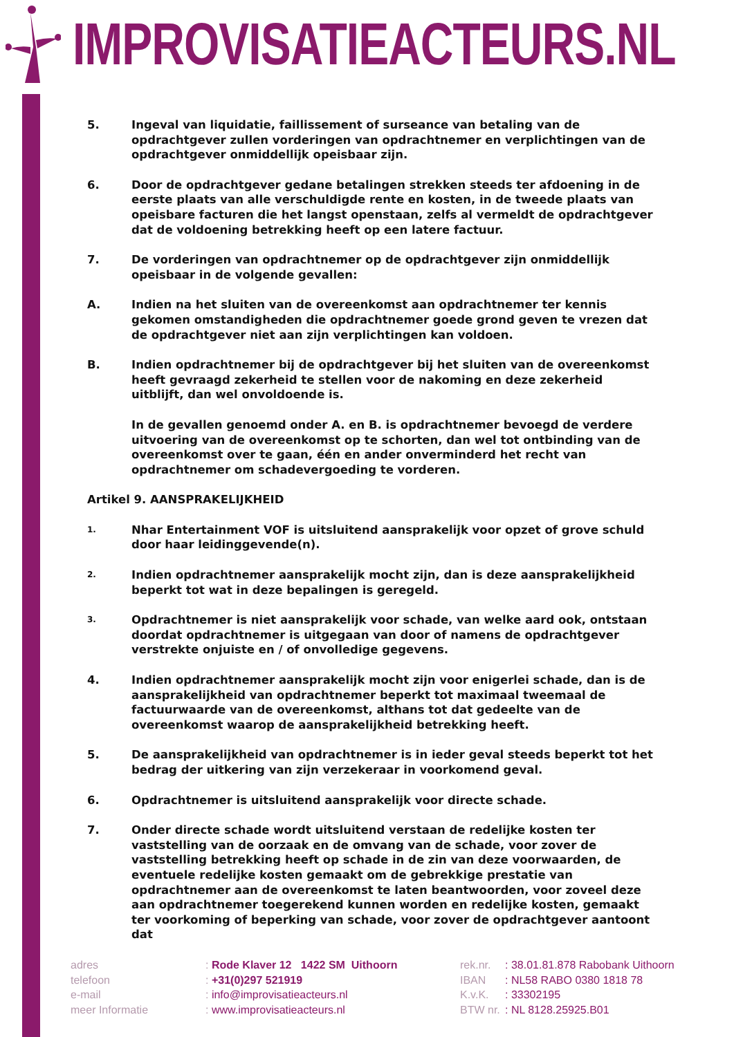IMPROVISATIEACTEURS.NL
5. Ingeval van liquidatie, faillissement of surseance van betaling van de opdrachtgever zullen vorderingen van opdrachtnemer en verplichtingen van de opdrachtgever onmiddellijk opeisbaar zijn.
6. Door de opdrachtgever gedane betalingen strekken steeds ter afdoening in de eerste plaats van alle verschuldigde rente en kosten, in de tweede plaats van opeisbare facturen die het langst openstaan, zelfs al vermeldt de opdrachtgever dat de voldoening betrekking heeft op een latere factuur.
7. De vorderingen van opdrachtnemer op de opdrachtgever zijn onmiddellijk opeisbaar in de volgende gevallen:
A. Indien na het sluiten van de overeenkomst aan opdrachtnemer ter kennis gekomen omstandigheden die opdrachtnemer goede grond geven te vrezen dat de opdrachtgever niet aan zijn verplichtingen kan voldoen.
B. Indien opdrachtnemer bij de opdrachtgever bij het sluiten van de overeenkomst heeft gevraagd zekerheid te stellen voor de nakoming en deze zekerheid uitblijft, dan wel onvoldoende is.
In de gevallen genoemd onder A. en B. is opdrachtnemer bevoegd de verdere uitvoering van de overeenkomst op te schorten, dan wel tot ontbinding van de overeenkomst over te gaan, één en ander onverminderd het recht van opdrachtnemer om schadevergoeding te vorderen.
Artikel 9. AANSPRAKELIJKHEID
1.
Nhar Entertainment VOF is uitsluitend aansprakelijk voor opzet of grove schuld door haar leidinggevende(n).
2.
Indien opdrachtnemer aansprakelijk mocht zijn, dan is deze aansprakelijkheid beperkt tot wat in deze bepalingen is geregeld.
3.
Opdrachtnemer is niet aansprakelijk voor schade, van welke aard ook, ontstaan doordat opdrachtnemer is uitgegaan van door of namens de opdrachtgever verstrekte onjuiste en / of onvolledige gegevens.
4. Indien opdrachtnemer aansprakelijk mocht zijn voor enigerlei schade, dan is de aansprakelijkheid van opdrachtnemer beperkt tot maximaal tweemaal de factuurwaarde van de overeenkomst, althans tot dat gedeelte van de overeenkomst waarop de aansprakelijkheid betrekking heeft.
5. De aansprakelijkheid van opdrachtnemer is in ieder geval steeds beperkt tot het bedrag der uitkering van zijn verzekeraar in voorkomend geval.
6. Opdrachtnemer is uitsluitend aansprakelijk voor directe schade.
7. Onder directe schade wordt uitsluitend verstaan de redelijke kosten ter vaststelling van de oorzaak en de omvang van de schade, voor zover de vaststelling betrekking heeft op schade in de zin van deze voorwaarden, de eventuele redelijke kosten gemaakt om de gebrekkige prestatie van opdrachtnemer aan de overeenkomst te laten beantwoorden, voor zoveel deze aan opdrachtnemer toegerekend kunnen worden en redelijke kosten, gemaakt ter voorkoming of beperking van schade, voor zover de opdrachtgever aantoont dat
adres
telefoon
e-mail
meer Informatie
: Rode Klaver 12 1422 SM Uithoorn
: +31(0)297 521919
: info@improvisatieacteurs.nl
: www.improvisatieacteurs.nl
rek.nr.
IBAN
K.v.K.
BTW nr.
: 38.01.81.878 Rabobank Uithoorn
: NL58 RABO 0380 1818 78
: 33302195
: NL 8128.25925.B01